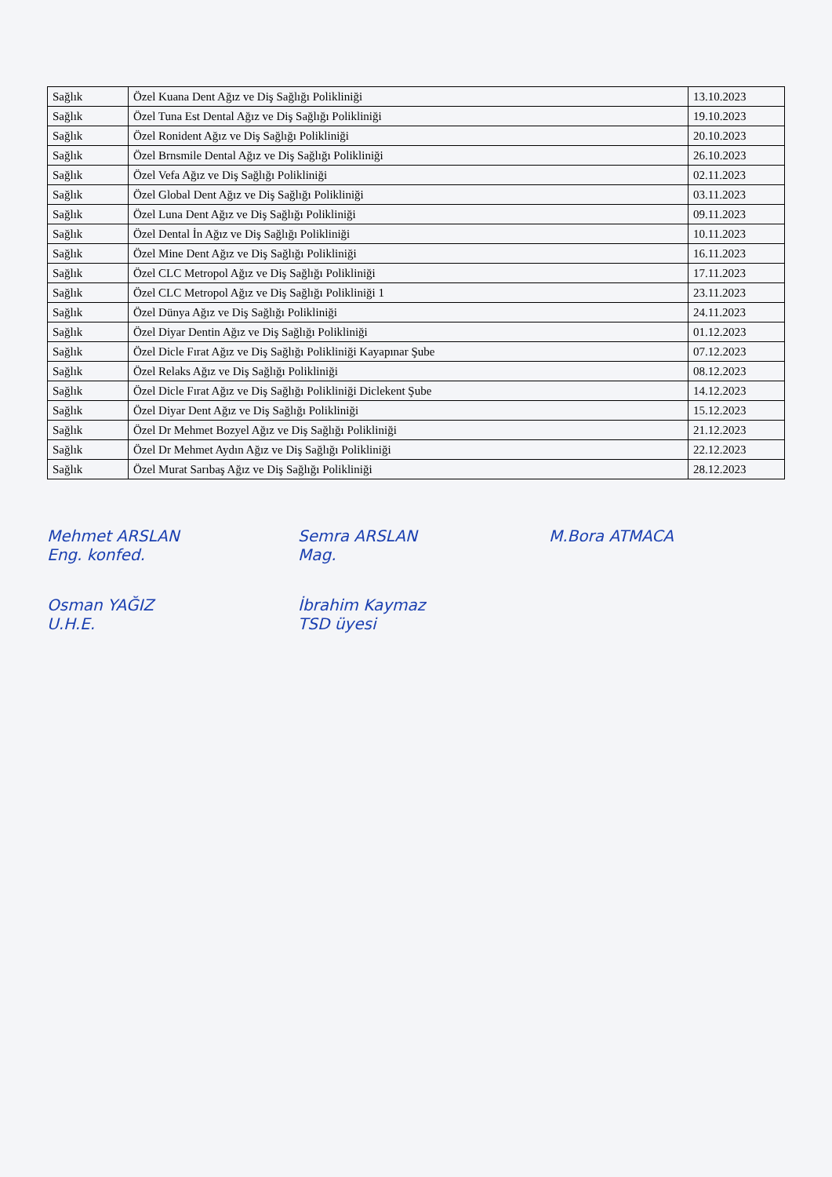| Sağlık | Özel Kuana Dent Ağız ve Diş Sağlığı Polikliniği | 13.10.2023 |
| Sağlık | Özel Tuna Est Dental Ağız ve Diş Sağlığı Polikliniği | 19.10.2023 |
| Sağlık | Özel Ronident Ağız ve Diş Sağlığı Polikliniği | 20.10.2023 |
| Sağlık | Özel Brnsmile Dental Ağız ve Diş Sağlığı Polikliniği | 26.10.2023 |
| Sağlık | Özel Vefa Ağız ve Diş Sağlığı Polikliniği | 02.11.2023 |
| Sağlık | Özel Global Dent Ağız ve Diş Sağlığı Polikliniği | 03.11.2023 |
| Sağlık | Özel Luna Dent Ağız ve Diş Sağlığı Polikliniği | 09.11.2023 |
| Sağlık | Özel Dental İn Ağız ve Diş Sağlığı Polikliniği | 10.11.2023 |
| Sağlık | Özel Mine Dent Ağız ve Diş Sağlığı Polikliniği | 16.11.2023 |
| Sağlık | Özel CLC Metropol Ağız ve Diş Sağlığı Polikliniği | 17.11.2023 |
| Sağlık | Özel CLC Metropol Ağız ve Diş Sağlığı Polikliniği 1 | 23.11.2023 |
| Sağlık | Özel Dünya Ağız ve Diş Sağlığı Polikliniği | 24.11.2023 |
| Sağlık | Özel Diyar Dentin Ağız ve Diş Sağlığı Polikliniği | 01.12.2023 |
| Sağlık | Özel Dicle Fırat Ağız ve Diş Sağlığı Polikliniği Kayapınar Şube | 07.12.2023 |
| Sağlık | Özel Relaks Ağız ve Diş Sağlığı Polikliniği | 08.12.2023 |
| Sağlık | Özel Dicle Fırat Ağız ve Diş Sağlığı Polikliniği Diclekent Şube | 14.12.2023 |
| Sağlık | Özel Diyar Dent Ağız ve Diş Sağlığı Polikliniği | 15.12.2023 |
| Sağlık | Özel Dr Mehmet Bozyel Ağız ve Diş Sağlığı Polikliniği | 21.12.2023 |
| Sağlık | Özel Dr Mehmet Aydın Ağız ve Diş Sağlığı Polikliniği | 22.12.2023 |
| Sağlık | Özel Murat Sarıbaş Ağız ve Diş Sağlığı Polikliniği | 28.12.2023 |
Mehmet ARSLAN
Eng. konfed.
Semra ARSLAN
Mag.
M.Bora ATMACA
Osman YAĞIZ
U.H.E.
İbrahim Kaymaz
TSD üyesi